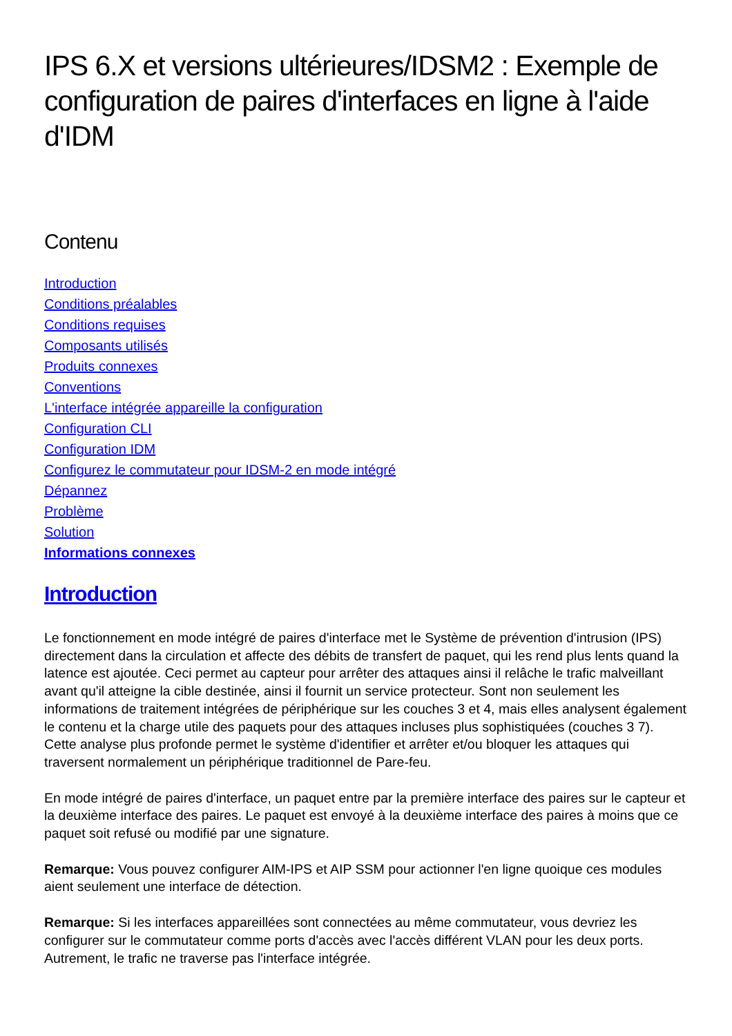IPS 6.X et versions ultérieures/IDSM2 : Exemple de configuration de paires d'interfaces en ligne à l'aide d'IDM
Contenu
Introduction
Conditions préalables
Conditions requises
Composants utilisés
Produits connexes
Conventions
L'interface intégrée appareille la configuration
Configuration CLI
Configuration IDM
Configurez le commutateur pour IDSM-2 en mode intégré
Dépannez
Problème
Solution
Informations connexes
Introduction
Le fonctionnement en mode intégré de paires d'interface met le Système de prévention d'intrusion (IPS) directement dans la circulation et affecte des débits de transfert de paquet, qui les rend plus lents quand la latence est ajoutée. Ceci permet au capteur pour arrêter des attaques ainsi il relâche le trafic malveillant avant qu'il atteigne la cible destinée, ainsi il fournit un service protecteur. Sont non seulement les informations de traitement intégrées de périphérique sur les couches 3 et 4, mais elles analysent également le contenu et la charge utile des paquets pour des attaques incluses plus sophistiquées (couches 3 7). Cette analyse plus profonde permet le système d'identifier et arrêter et/ou bloquer les attaques qui traversent normalement un périphérique traditionnel de Pare-feu.
En mode intégré de paires d'interface, un paquet entre par la première interface des paires sur le capteur et la deuxième interface des paires. Le paquet est envoyé à la deuxième interface des paires à moins que ce paquet soit refusé ou modifié par une signature.
Remarque: Vous pouvez configurer AIM-IPS et AIP SSM pour actionner l'en ligne quoique ces modules aient seulement une interface de détection.
Remarque: Si les interfaces appareillées sont connectées au même commutateur, vous devriez les configurer sur le commutateur comme ports d'accès avec l'accès différent VLAN pour les deux ports. Autrement, le trafic ne traverse pas l'interface intégrée.